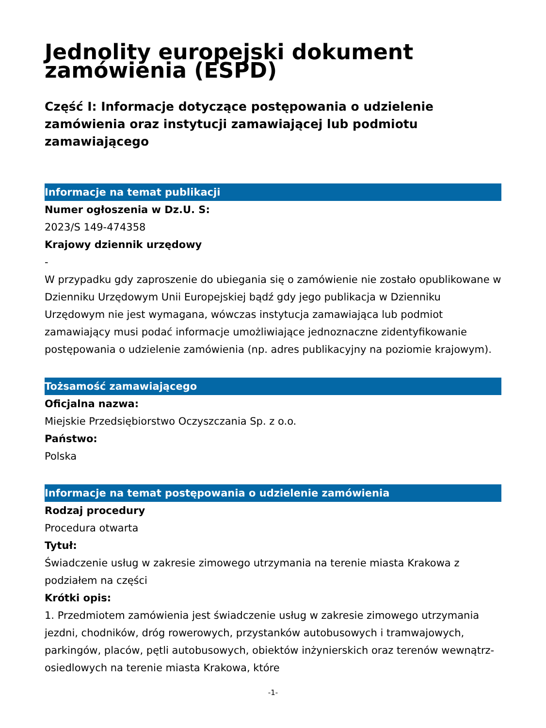Jednolity europejski dokument zamówienia (ESPD)
Część I: Informacje dotyczące postępowania o udzielenie zamówienia oraz instytucji zamawiającej lub podmiotu zamawiającego
Informacje na temat publikacji
Numer ogłoszenia w Dz.U. S:
2023/S 149-474358
Krajowy dziennik urzędowy
-
W przypadku gdy zaproszenie do ubiegania się o zamówienie nie zostało opublikowane w Dzienniku Urzędowym Unii Europejskiej bądź gdy jego publikacja w Dzienniku Urzędowym nie jest wymagana, wówczas instytucja zamawiająca lub podmiot zamawiający musi podać informacje umożliwiające jednoznaczne zidentyfikowanie postępowania o udzielenie zamówienia (np. adres publikacyjny na poziomie krajowym).
Tożsamość zamawiającego
Oficjalna nazwa:
Miejskie Przedsiębiorstwo Oczyszczania Sp. z o.o.
Państwo:
Polska
Informacje na temat postępowania o udzielenie zamówienia
Rodzaj procedury
Procedura otwarta
Tytuł:
Świadczenie usług w zakresie zimowego utrzymania na terenie miasta Krakowa z podziałem na części
Krótki opis:
1. Przedmiotem zamówienia jest świadczenie usług w zakresie zimowego utrzymania jezdni, chodników, dróg rowerowych, przystanków autobusowych i tramwajowych, parkingów, placów, pętli autobusowych, obiektów inżynierskich oraz terenów wewnątrz-osiedlowych na terenie miasta Krakowa, które
-1-